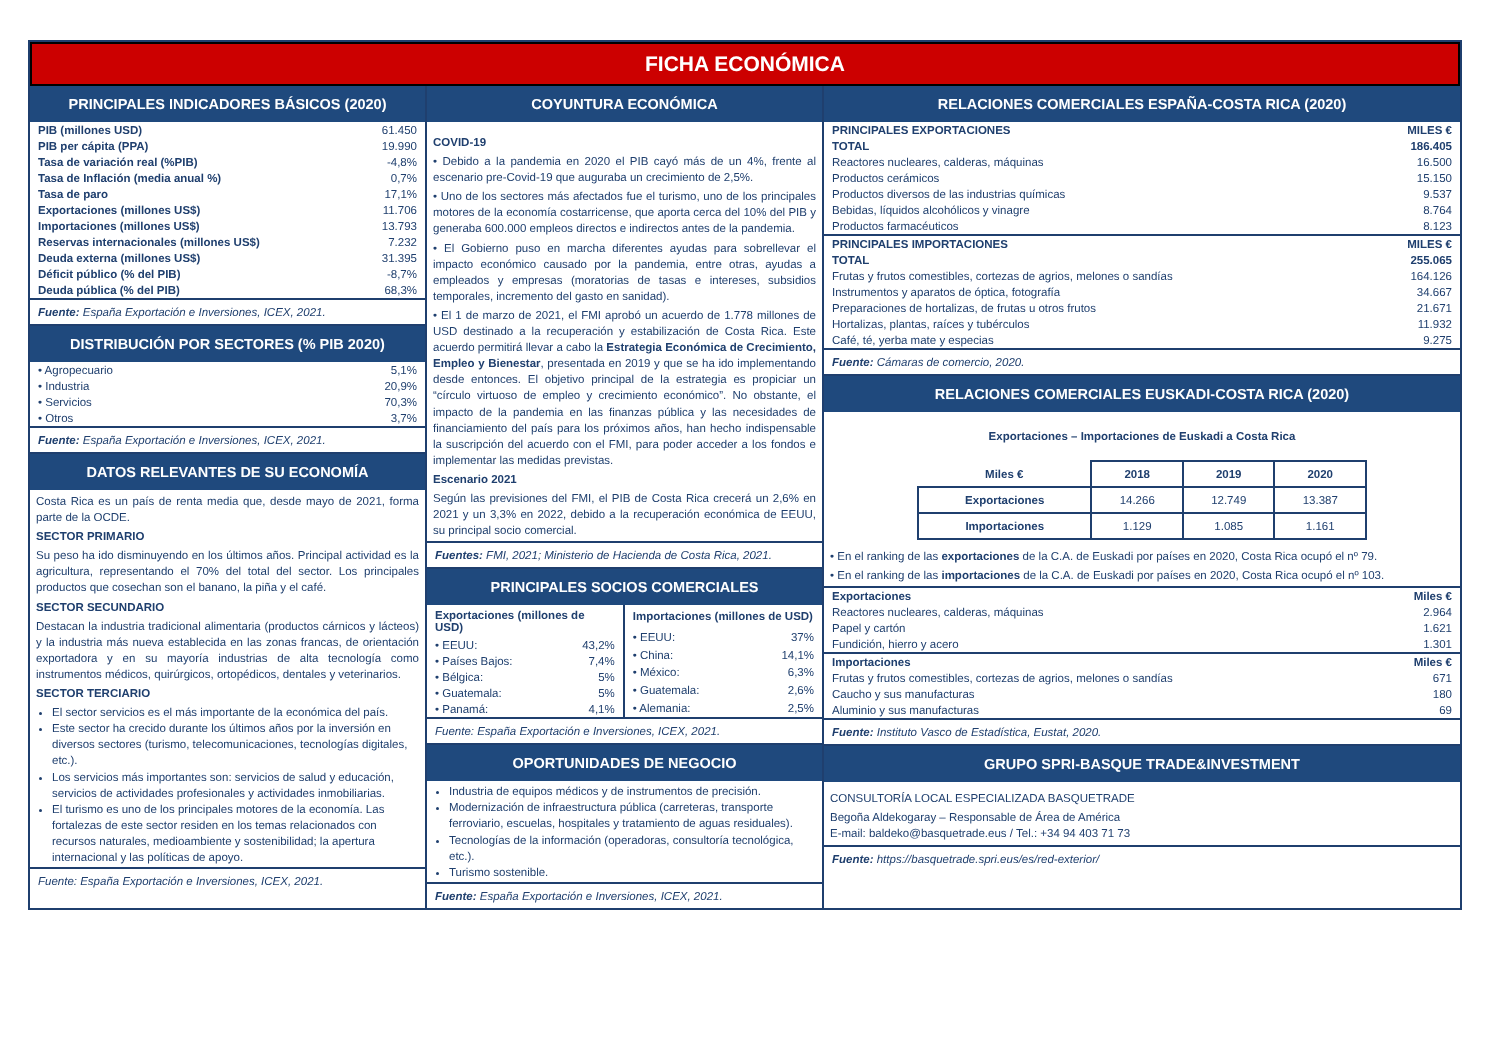FICHA ECONÓMICA
PRINCIPALES INDICADORES BÁSICOS (2020)
| PIB (millones USD) | 61.450 |
| PIB per cápita (PPA) | 19.990 |
| Tasa de variación real (%PIB) | -4,8% |
| Tasa de Inflación (media anual %) | 0,7% |
| Tasa de paro | 17,1% |
| Exportaciones (millones US$) | 11.706 |
| Importaciones (millones US$) | 13.793 |
| Reservas internacionales (millones US$) | 7.232 |
| Deuda externa (millones US$) | 31.395 |
| Déficit público (% del PIB) | -8,7% |
| Deuda pública (% del PIB) | 68,3% |
Fuente: España Exportación e Inversiones, ICEX, 2021.
DISTRIBUCIÓN POR SECTORES (% PIB 2020)
| • Agropecuario | 5,1% |
| • Industria | 20,9% |
| • Servicios | 70,3% |
| • Otros | 3,7% |
Fuente: España Exportación e Inversiones, ICEX, 2021.
DATOS RELEVANTES DE SU ECONOMÍA
Costa Rica es un país de renta media que, desde mayo de 2021, forma parte de la OCDE.
SECTOR PRIMARIO
Su peso ha ido disminuyendo en los últimos años. Principal actividad es la agricultura, representando el 70% del total del sector. Los principales productos que cosechan son el banano, la piña y el café.
SECTOR SECUNDARIO
Destacan la industria tradicional alimentaria (productos cárnicos y lácteos) y la industria más nueva establecida en las zonas francas, de orientación exportadora y en su mayoría industrias de alta tecnología como instrumentos médicos, quirúrgicos, ortopédicos, dentales y veterinarios.
SECTOR TERCIARIO
El sector servicios es el más importante de la económica del país.
Este sector ha crecido durante los últimos años por la inversión en diversos sectores (turismo, telecomunicaciones, tecnologías digitales, etc.).
Los servicios más importantes son: servicios de salud y educación, servicios de actividades profesionales y actividades inmobiliarias.
El turismo es uno de los principales motores de la economía. Las fortalezas de este sector residen en los temas relacionados con recursos naturales, medioambiente y sostenibilidad; la apertura internacional y las políticas de apoyo.
Fuente: España Exportación e Inversiones, ICEX, 2021.
COYUNTURA ECONÓMICA
COVID-19
• Debido a la pandemia en 2020 el PIB cayó más de un 4%, frente al escenario pre-Covid-19 que auguraba un crecimiento de 2,5%.
• Uno de los sectores más afectados fue el turismo, uno de los principales motores de la economía costarricense, que aporta cerca del 10% del PIB y generaba 600.000 empleos directos e indirectos antes de la pandemia.
• El Gobierno puso en marcha diferentes ayudas para sobrellevar el impacto económico causado por la pandemia, entre otras, ayudas a empleados y empresas (moratorias de tasas e intereses, subsidios temporales, incremento del gasto en sanidad).
• El 1 de marzo de 2021, el FMI aprobó un acuerdo de 1.778 millones de USD destinado a la recuperación y estabilización de Costa Rica. Este acuerdo permitirá llevar a cabo la Estrategia Económica de Crecimiento, Empleo y Bienestar, presentada en 2019 y que se ha ido implementando desde entonces. El objetivo principal de la estrategia es propiciar un “círculo virtuoso de empleo y crecimiento económico”. No obstante, el impacto de la pandemia en las finanzas pública y las necesidades de financiamiento del país para los próximos años, han hecho indispensable la suscripción del acuerdo con el FMI, para poder acceder a los fondos e implementar las medidas previstas.
Escenario 2021
Según las previsiones del FMI, el PIB de Costa Rica crecerá un 2,6% en 2021 y un 3,3% en 2022, debido a la recuperación económica de EEUU, su principal socio comercial.
Fuentes: FMI, 2021; Ministerio de Hacienda de Costa Rica, 2021.
PRINCIPALES SOCIOS COMERCIALES
| Exportaciones (millones de USD) | |
| --- | --- |
| • EEUU: | 43,2% |
| • Países Bajos: | 7,4% |
| • Bélgica: | 5% |
| • Guatemala: | 5% |
| • Panamá: | 4,1% |
| Importaciones (millones de USD) | |
| --- | --- |
| • EEUU: | 37% |
| • China: | 14,1% |
| • México: | 6,3% |
| • Guatemala: | 2,6% |
| • Alemania: | 2,5% |
Fuente: España Exportación e Inversiones, ICEX, 2021.
OPORTUNIDADES DE NEGOCIO
Industria de equipos médicos y de instrumentos de precisión.
Modernización de infraestructura pública (carreteras, transporte ferroviario, escuelas, hospitales y tratamiento de aguas residuales).
Tecnologías de la información (operadoras, consultoría tecnológica, etc.).
Turismo sostenible.
Fuente: España Exportación e Inversiones, ICEX, 2021.
RELACIONES COMERCIALES ESPAÑA-COSTA RICA (2020)
| PRINCIPALES EXPORTACIONES | MILES € |
| TOTAL | 186.405 |
| Reactores nucleares, calderas, máquinas | 16.500 |
| Productos cerámicos | 15.150 |
| Productos diversos de las industrias químicas | 9.537 |
| Bebidas, líquidos alcohólicos y vinagre | 8.764 |
| Productos farmacéuticos | 8.123 |
| PRINCIPALES IMPORTACIONES | MILES € |
| TOTAL | 255.065 |
| Frutas y frutos comestibles, cortezas de agrios, melones o sandías | 164.126 |
| Instrumentos y aparatos de óptica, fotografía | 34.667 |
| Preparaciones de hortalizas, de frutas u otros frutos | 21.671 |
| Hortalizas, plantas, raíces y tubérculos | 11.932 |
| Café, té, yerba mate y especias | 9.275 |
Fuente: Cámaras de comercio, 2020.
RELACIONES COMERCIALES EUSKADI-COSTA RICA (2020)
Exportaciones – Importaciones de Euskadi a Costa Rica
| Miles € | 2018 | 2019 | 2020 |
| --- | --- | --- | --- |
| Exportaciones | 14.266 | 12.749 | 13.387 |
| Importaciones | 1.129 | 1.085 | 1.161 |
• En el ranking de las exportaciones de la C.A. de Euskadi por países en 2020, Costa Rica ocupó el nº 79.
• En el ranking de las importaciones de la C.A. de Euskadi por países en 2020, Costa Rica ocupó el nº 103.
| Exportaciones | Miles € |
| Reactores nucleares, calderas, máquinas | 2.964 |
| Papel y cartón | 1.621 |
| Fundición, hierro y acero | 1.301 |
| Importaciones | Miles € |
| Frutas y frutos comestibles, cortezas de agrios, melones o sandías | 671 |
| Caucho y sus manufacturas | 180 |
| Aluminio y sus manufacturas | 69 |
Fuente: Instituto Vasco de Estadística, Eustat, 2020.
GRUPO SPRI-BASQUE TRADE&INVESTMENT
CONSULTORÍA LOCAL ESPECIALIZADA BASQUETRADE
Begoña Aldekogaray – Responsable de Área de América
E-mail: baldeko@basquetrade.eus / Tel.: +34 94 403 71 73
Fuente: https://basquetrade.spri.eus/es/red-exterior/